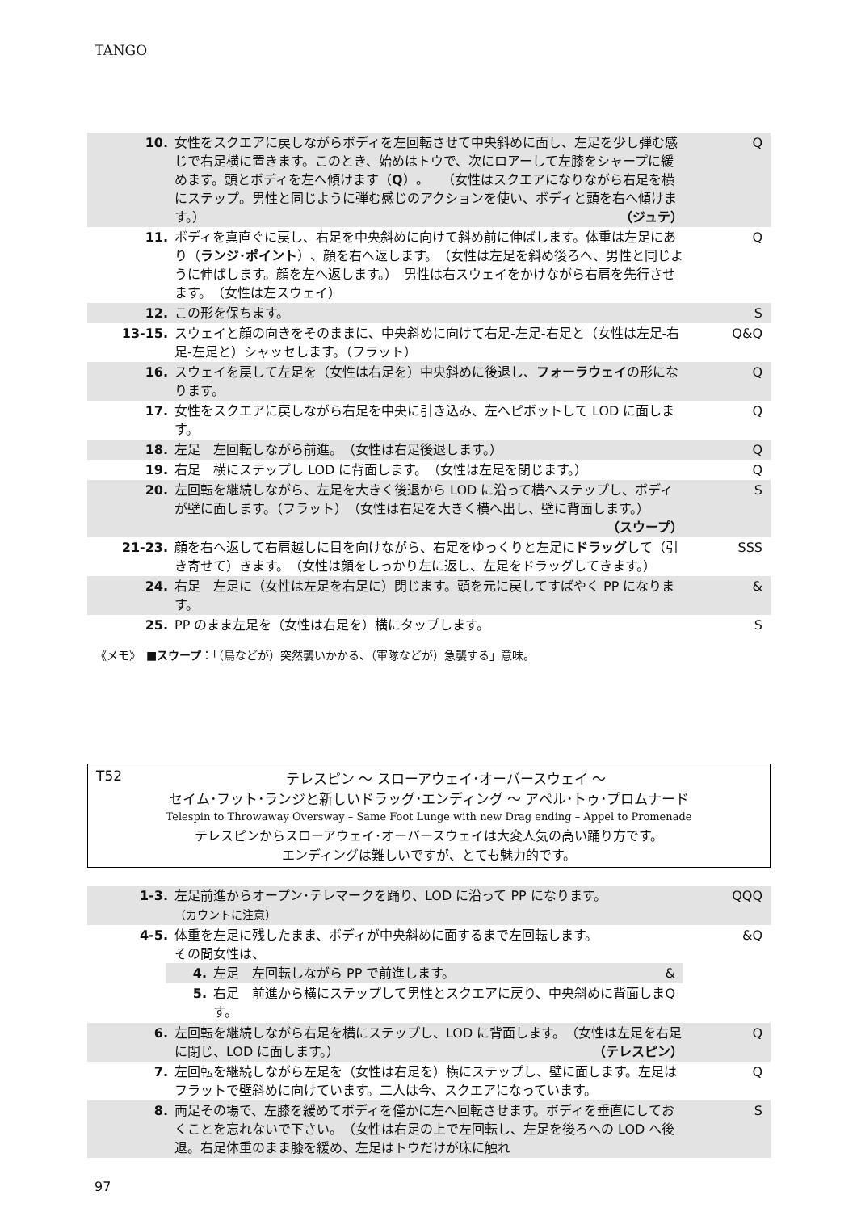TANGO
| 10. | 女性をスクエアに戻しながらボディを左回転させて中央斜めに面し、左足を少し弾む感じで右足横に置きます。このとき、始めはトウで、次にロアーして左膝をシャープに緩めます。頭とボディを左へ傾けます（ Q ）。 （女性はスクエアになりながら右足を横にステップ。男性と同じように弾む感じのアクションを使い、ボディと頭を右へ傾けます。） （ジュテ） | Q |
| 11. | ボディを真直ぐに戻し、右足を中央斜めに向けて斜め前に伸ばします。体重は左足にあり（ ランジ･ポイント ）、顔を右へ返します。 （女性は左足を斜め後ろへ、男性と同じように伸ばします。顔を左へ返します。） 男性は右スウェイをかけながら右肩を先行させます。 （女性は左スウェイ） | Q |
| 12. | この形を保ちます。 | S |
| 13-15. | スウェイと顔の向きをそのままに、中央斜めに向けて右足-左足-右足と（女性は左足-右足-左足と）シャッセします。（フラット） | Q&Q |
| 16. | スウェイを戻して左足を（女性は右足を）中央斜めに後退し、 フォーラウェイ の形になります。 | Q |
| 17. | 女性をスクエアに戻しながら右足を中央に引き込み、左へピボットして LOD に面します。 | Q |
| 18. | 左足 左回転しながら前進。 （女性は右足後退します。） | Q |
| 19. | 右足 横にステップし LOD に背面します。 （女性は左足を閉じます。） | Q |
| 20. | 左回転を継続しながら、左足を大きく後退から LOD に沿って横へステップし、ボディが壁に面します。（フラット） （女性は右足を大きく横へ出し、壁に背面します。） （スウープ） | S |
| 21-23. | 顔を右へ返して右肩越しに目を向けながら、右足をゆっくりと左足に ドラッグ して（引き寄せて）きます。 （女性は顔をしっかり左に返し、左足をドラッグしてきます。） | SSS |
| 24. | 右足 左足に（女性は左足を右足に）閉じます。頭を元に戻してすばやく PP になります。 | & |
| 25. | PP のまま左足を（女性は右足を）横にタップします。 | S |
《メモ》　■スウープ：「（鳥などが）突然襲いかかる、（軍隊などが）急襲する」意味。
T52 テレスピン ～ スローアウェイ･オーバースウェイ ～
セイム･フット･ランジと新しいドラッグ･エンディング ～ アペル･トゥ･プロムナード
Telespin to Throwaway Oversway – Same Foot Lunge with new Drag ending – Appel to Promenade
テレスピンからスローアウェイ･オーバースウェイは大変人気の高い踊り方です。
エンディングは難しいですが、とても魅力的です。
| 1-3. | 左足前進からオープン･テレマークを踊り、LOD に沿って PP になります。 （カウントに注意） | QQQ |
| 4-5. | 体重を左足に残したまま、ボディが中央斜めに面するまで左回転します。 その間女性は、 / 4. / 左足 左回転しながら PP で前進します。 / & / / 5. / 右足 前進から横にステップして男性とスクエアに戻り、中央斜めに背面します。 / Q / | &Q |
| 6. | 左回転を継続しながら右足を横にステップし、LOD に背面します。 （女性は左足を右足に閉じ、LOD に面します。） （テレスピン） | Q |
| 7. | 左回転を継続しながら左足を（女性は右足を）横にステップし、壁に面します。左足はフラットで壁斜めに向けています。二人は今、スクエアになっています。 | Q |
| 8. | 両足その場で、左膝を緩めてボディを僅かに左へ回転させます。ボディを垂直にしておくことを忘れないで下さい。 （女性は右足の上で左回転し、左足を後ろへの LOD へ後退。右足体重のまま膝を緩め、左足はトウだけが床に触れ | S |
97